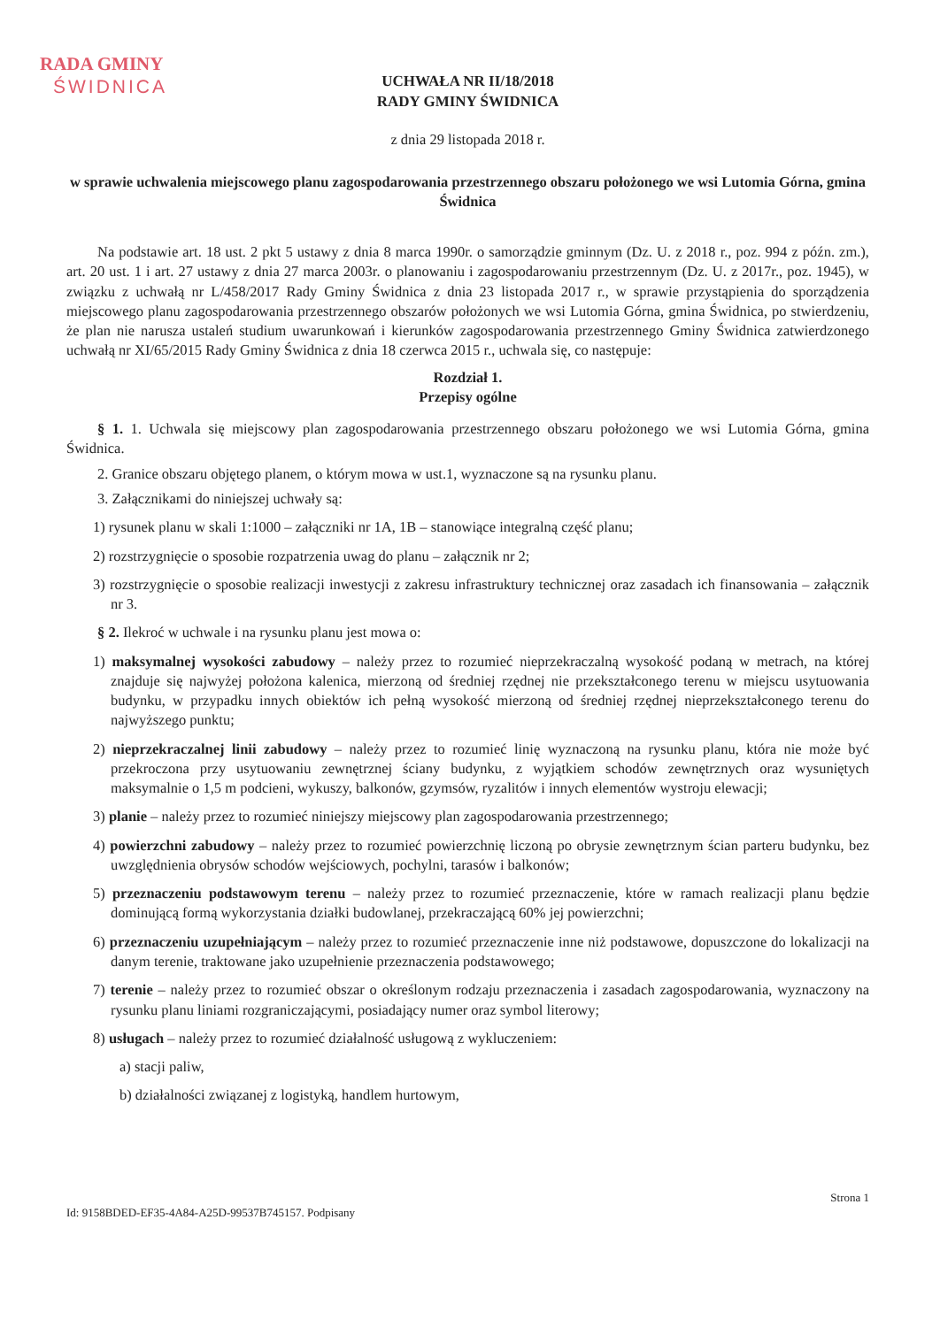RADA GMINY
ŚWIDNICA
UCHWAŁA NR II/18/2018
RADY GMINY ŚWIDNICA
z dnia 29 listopada 2018 r.
w sprawie uchwalenia miejscowego planu zagospodarowania przestrzennego obszaru położonego we wsi Lutomia Górna, gmina Świdnica
Na podstawie art. 18 ust. 2 pkt 5 ustawy z dnia 8 marca 1990r. o samorządzie gminnym (Dz. U. z 2018 r., poz. 994 z późn. zm.), art. 20 ust. 1 i art. 27 ustawy z dnia 27 marca 2003r. o planowaniu i zagospodarowaniu przestrzennym (Dz. U. z 2017r., poz. 1945), w związku z uchwałą nr L/458/2017 Rady Gminy Świdnica z dnia 23 listopada 2017 r., w sprawie przystąpienia do sporządzenia miejscowego planu zagospodarowania przestrzennego obszarów położonych we wsi Lutomia Górna, gmina Świdnica, po stwierdzeniu, że plan nie narusza ustaleń studium uwarunkowań i kierunków zagospodarowania przestrzennego Gminy Świdnica zatwierdzonego uchwałą nr XI/65/2015 Rady Gminy Świdnica z dnia 18 czerwca 2015 r., uchwala się, co następuje:
Rozdział 1.
Przepisy ogólne
§ 1. 1. Uchwala się miejscowy plan zagospodarowania przestrzennego obszaru położonego we wsi Lutomia Górna, gmina Świdnica.
2. Granice obszaru objętego planem, o którym mowa w ust.1, wyznaczone są na rysunku planu.
3. Załącznikami do niniejszej uchwały są:
1) rysunek planu w skali 1:1000 – załączniki nr 1A, 1B – stanowiące integralną część planu;
2) rozstrzygnięcie o sposobie rozpatrzenia uwag do planu – załącznik nr 2;
3) rozstrzygnięcie o sposobie realizacji inwestycji z zakresu infrastruktury technicznej oraz zasadach ich finansowania – załącznik nr 3.
§ 2. Ilekroć w uchwale i na rysunku planu jest mowa o:
1) maksymalnej wysokości zabudowy – należy przez to rozumieć nieprzekraczalną wysokość podaną w metrach, na której znajduje się najwyżej położona kalenica, mierzoną od średniej rzędnej nie przekształconego terenu w miejscu usytuowania budynku, w przypadku innych obiektów ich pełną wysokość mierzoną od średniej rzędnej nieprzekształconego terenu do najwyższego punktu;
2) nieprzekraczalnej linii zabudowy – należy przez to rozumieć linię wyznaczoną na rysunku planu, która nie może być przekroczona przy usytuowaniu zewnętrznej ściany budynku, z wyjątkiem schodów zewnętrznych oraz wysuniętych maksymalnie o 1,5 m podcieni, wykuszy, balkonów, gzymsów, ryzalitów i innych elementów wystroju elewacji;
3) planie – należy przez to rozumieć niniejszy miejscowy plan zagospodarowania przestrzennego;
4) powierzchni zabudowy – należy przez to rozumieć powierzchnię liczoną po obrysie zewnętrznym ścian parteru budynku, bez uwzględnienia obrysów schodów wejściowych, pochylni, tarasów i balkonów;
5) przeznaczeniu podstawowym terenu – należy przez to rozumieć przeznaczenie, które w ramach realizacji planu będzie dominującą formą wykorzystania działki budowlanej, przekraczającą 60% jej powierzchni;
6) przeznaczeniu uzupełniającym – należy przez to rozumieć przeznaczenie inne niż podstawowe, dopuszczone do lokalizacji na danym terenie, traktowane jako uzupełnienie przeznaczenia podstawowego;
7) terenie – należy przez to rozumieć obszar o określonym rodzaju przeznaczenia i zasadach zagospodarowania, wyznaczony na rysunku planu liniami rozgraniczającymi, posiadający numer oraz symbol literowy;
8) usługach – należy przez to rozumieć działalność usługową z wykluczeniem:
a) stacji paliw,
b) działalności związanej z logistyką, handlem hurtowym,
Strona 1
Id: 9158BDED-EF35-4A84-A25D-99537B745157. Podpisany